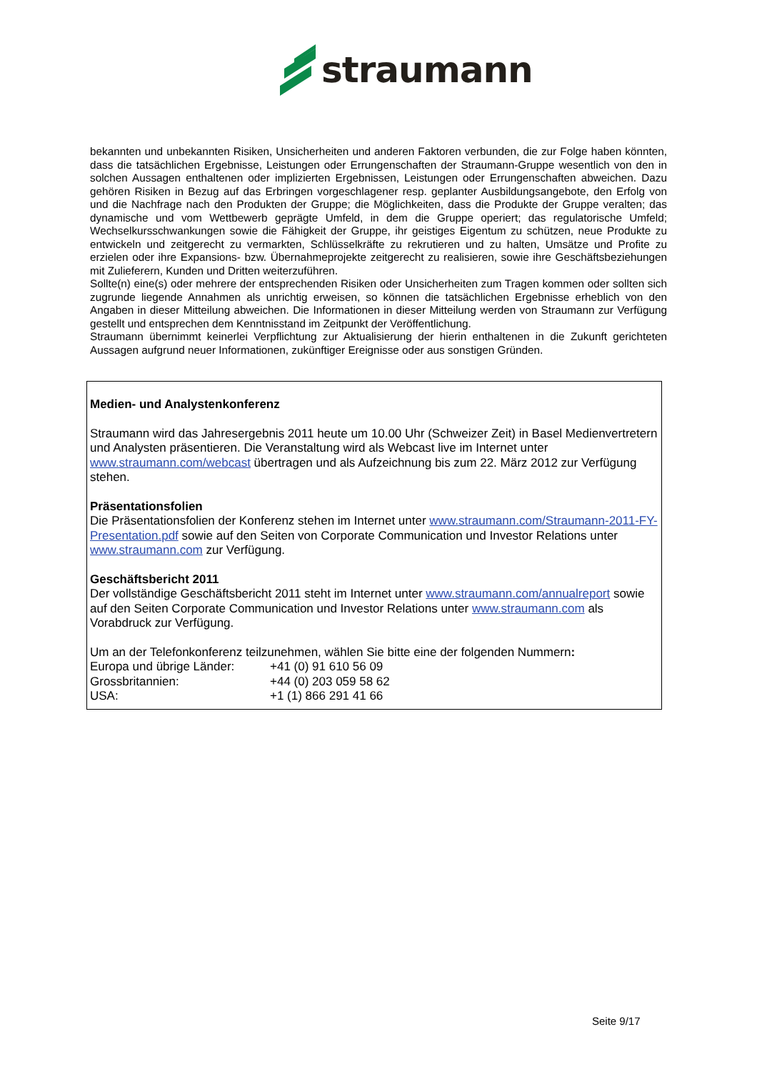straumann
bekannten und unbekannten Risiken, Unsicherheiten und anderen Faktoren verbunden, die zur Folge haben könnten, dass die tatsächlichen Ergebnisse, Leistungen oder Errungenschaften der Straumann-Gruppe wesentlich von den in solchen Aussagen enthaltenen oder implizierten Ergebnissen, Leistungen oder Errungenschaften abweichen. Dazu gehören Risiken in Bezug auf das Erbringen vorgeschlagener resp. geplanter Ausbildungsangebote, den Erfolg von und die Nachfrage nach den Produkten der Gruppe; die Möglichkeiten, dass die Produkte der Gruppe veralten; das dynamische und vom Wettbewerb geprägte Umfeld, in dem die Gruppe operiert; das regulatorische Umfeld; Wechselkursschwankungen sowie die Fähigkeit der Gruppe, ihr geistiges Eigentum zu schützen, neue Produkte zu entwickeln und zeitgerecht zu vermarkten, Schlüsselkräfte zu rekrutieren und zu halten, Umsätze und Profite zu erzielen oder ihre Expansions- bzw. Übernahmeprojekte zeitgerecht zu realisieren, sowie ihre Geschäftsbeziehungen mit Zulieferern, Kunden und Dritten weiterzuführen.
Sollte(n) eine(s) oder mehrere der entsprechenden Risiken oder Unsicherheiten zum Tragen kommen oder sollten sich zugrunde liegende Annahmen als unrichtig erweisen, so können die tatsächlichen Ergebnisse erheblich von den Angaben in dieser Mitteilung abweichen. Die Informationen in dieser Mitteilung werden von Straumann zur Verfügung gestellt und entsprechen dem Kenntnisstand im Zeitpunkt der Veröffentlichung.
Straumann übernimmt keinerlei Verpflichtung zur Aktualisierung der hierin enthaltenen in die Zukunft gerichteten Aussagen aufgrund neuer Informationen, zukünftiger Ereignisse oder aus sonstigen Gründen.
Medien- und Analystenkonferenz
Straumann wird das Jahresergebnis 2011 heute um 10.00 Uhr (Schweizer Zeit) in Basel Medienvertretern und Analysten präsentieren. Die Veranstaltung wird als Webcast live im Internet unter www.straumann.com/webcast übertragen und als Aufzeichnung bis zum 22. März 2012 zur Verfügung stehen.
Präsentationsfolien
Die Präsentationsfolien der Konferenz stehen im Internet unter www.straumann.com/Straumann-2011-FY-Presentation.pdf sowie auf den Seiten von Corporate Communication und Investor Relations unter www.straumann.com zur Verfügung.
Geschäftsbericht 2011
Der vollständige Geschäftsbericht 2011 steht im Internet unter www.straumann.com/annualreport sowie auf den Seiten Corporate Communication und Investor Relations unter www.straumann.com als Vorabdruck zur Verfügung.
Um an der Telefonkonferenz teilzunehmen, wählen Sie bitte eine der folgenden Nummern:
| Europa und übrige Länder: | +41 (0) 91 610 56 09 |
| Grossbritannien: | +44 (0) 203 059 58 62 |
| USA: | +1 (1) 866 291 41 66 |
Seite 9/17